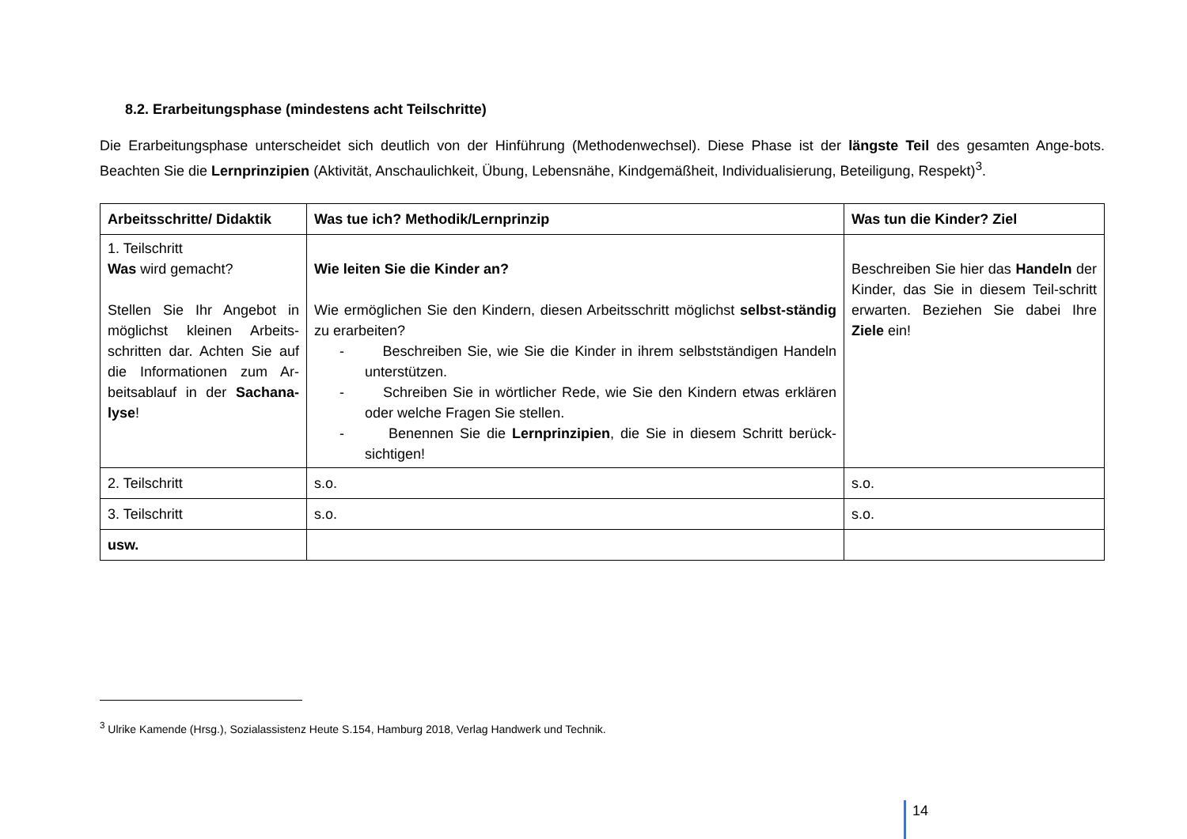8.2. Erarbeitungsphase (mindestens acht Teilschritte)
Die Erarbeitungsphase unterscheidet sich deutlich von der Hinführung (Methodenwechsel). Diese Phase ist der längste Teil des gesamten Ange-bots. Beachten Sie die Lernprinzipien (Aktivität, Anschaulichkeit, Übung, Lebensnähe, Kindgemäßheit, Individualisierung, Beteiligung, Respekt)<sup>3</sup>.
| Arbeitsschritte/ Didaktik | Was tue ich? Methodik/Lernprinzip | Was tun die Kinder? Ziel |
| --- | --- | --- |
| 1. Teilschritt Was wird gemacht? Stellen Sie Ihr Angebot in möglichst kleinen Arbeits-schritten dar. Achten Sie auf die Informationen zum Ar-beitsablauf in der Sachana-lyse ! | Wie leiten Sie die Kinder an? Wie ermöglichen Sie den Kindern, diesen Arbeitsschritt möglichst selbst-ständig zu erarbeiten? - Beschreiben Sie, wie Sie die Kinder in ihrem selbstständigen Handeln unterstützen. - Schreiben Sie in wörtlicher Rede, wie Sie den Kindern etwas erklären oder welche Fragen Sie stellen. - Benennen Sie die Lernprinzipien , die Sie in diesem Schritt berück-sichtigen! | Beschreiben Sie hier das Handeln der Kinder, das Sie in diesem Teil-schritt erwarten. Beziehen Sie dabei Ihre Ziele ein! |
| 2. Teilschritt | s.o. | s.o. |
| 3. Teilschritt | s.o. | s.o. |
| usw. | | |
<sup>3</sup> Ulrike Kamende (Hrsg.), Sozialassistenz Heute S.154, Hamburg 2018, Verlag Handwerk und Technik.
14